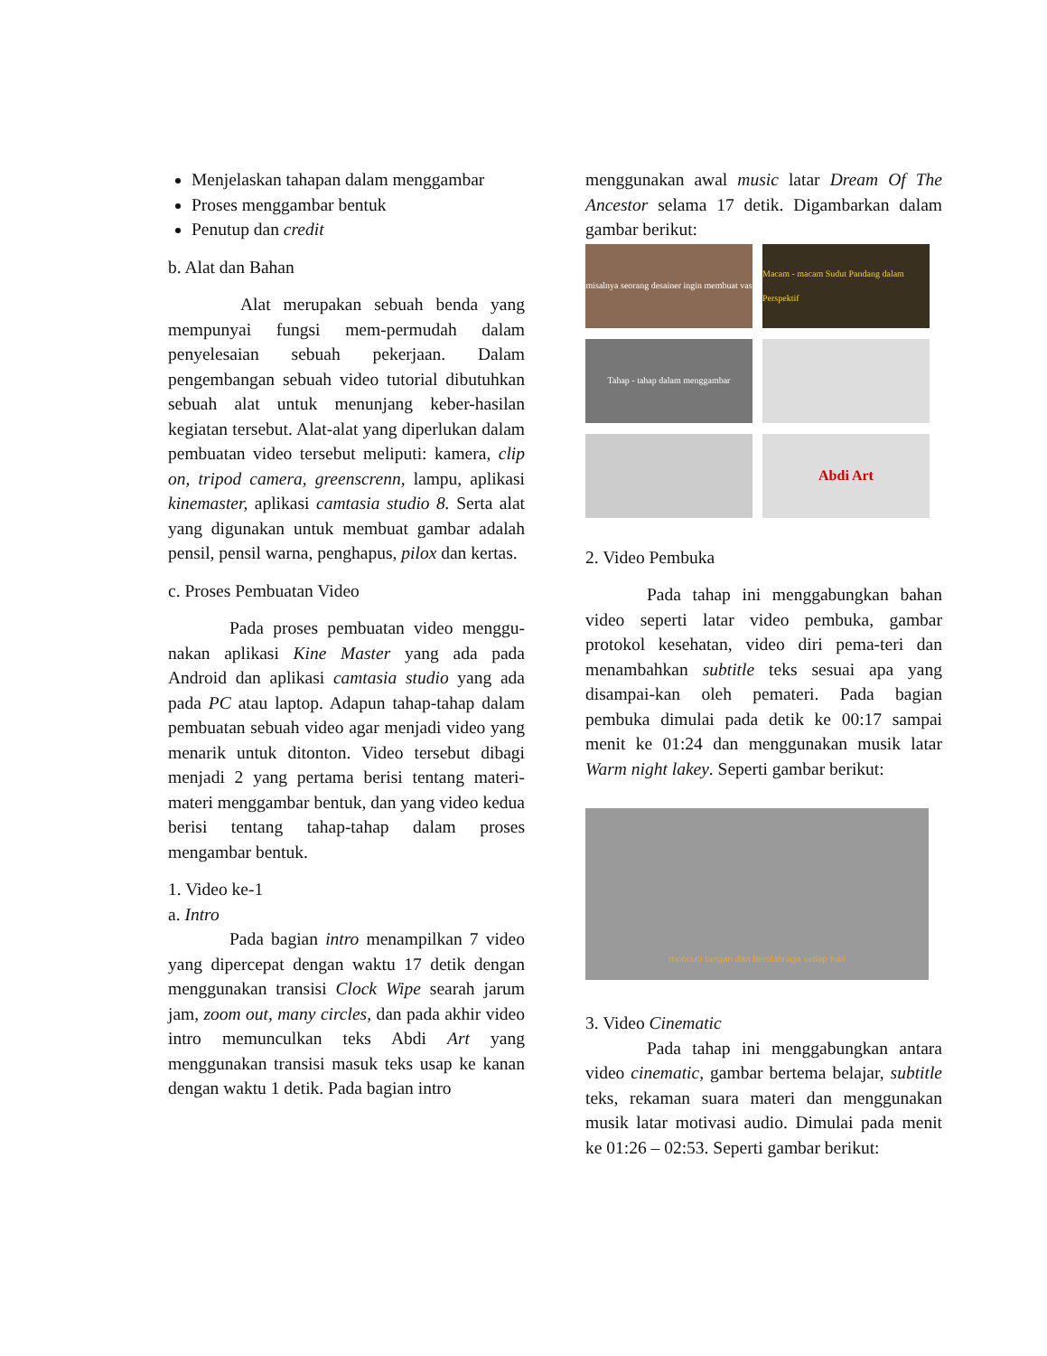Menjelaskan tahapan dalam menggambar
Proses menggambar bentuk
Penutup dan credit
b. Alat dan Bahan
Alat merupakan sebuah benda yang mempunyai fungsi mem-permudah dalam penyelesaian sebuah pekerjaan. Dalam pengembangan sebuah video tutorial dibutuhkan sebuah alat untuk menunjang keber-hasilan kegiatan tersebut. Alat-alat yang diperlukan dalam pembuatan video tersebut meliputi: kamera, clip on, tripod camera, greenscrenn, lampu, aplikasi kinemaster, aplikasi camtasia studio 8. Serta alat yang digunakan untuk membuat gambar adalah pensil, pensil warna, penghapus, pilox dan kertas.
c. Proses Pembuatan Video
Pada proses pembuatan video menggu-nakan aplikasi Kine Master yang ada pada Android dan aplikasi camtasia studio yang ada pada PC atau laptop. Adapun tahap-tahap dalam pembuatan sebuah video agar menjadi video yang menarik untuk ditonton. Video tersebut dibagi menjadi 2 yang pertama berisi tentang materi-materi menggambar bentuk, dan yang video kedua berisi tentang tahap-tahap dalam proses mengambar bentuk.
1. Video ke-1
a. Intro
Pada bagian intro menampilkan 7 video yang dipercepat dengan waktu 17 detik dengan menggunakan transisi Clock Wipe searah jarum jam, zoom out, many circles, dan pada akhir video intro memunculkan teks Abdi Art yang menggunakan transisi masuk teks usap ke kanan dengan waktu 1 detik. Pada bagian intro
menggunakan awal music latar Dream Of The Ancestor selama 17 detik. Digambarkan dalam gambar berikut:
misalnya seorang desainer ingin membuat vas
Macam - macam Sudut Pandang dalam Perspektif
Tahap - tahap dalam menggambar
Abdi Art
2. Video Pembuka
Pada tahap ini menggabungkan bahan video seperti latar video pembuka, gambar protokol kesehatan, video diri pema-teri dan menambahkan subtitle teks sesuai apa yang disampai-kan oleh pemateri. Pada bagian pembuka dimulai pada detik ke 00:17 sampai menit ke 01:24 dan menggunakan musik latar Warm night lakey. Seperti gambar berikut:
mencuci tangan dan berolahraga setiap hari
3. Video Cinematic
Pada tahap ini menggabungkan antara video cinematic, gambar bertema belajar, subtitle teks, rekaman suara materi dan menggunakan musik latar motivasi audio. Dimulai pada menit ke 01:26 – 02:53. Seperti gambar berikut: